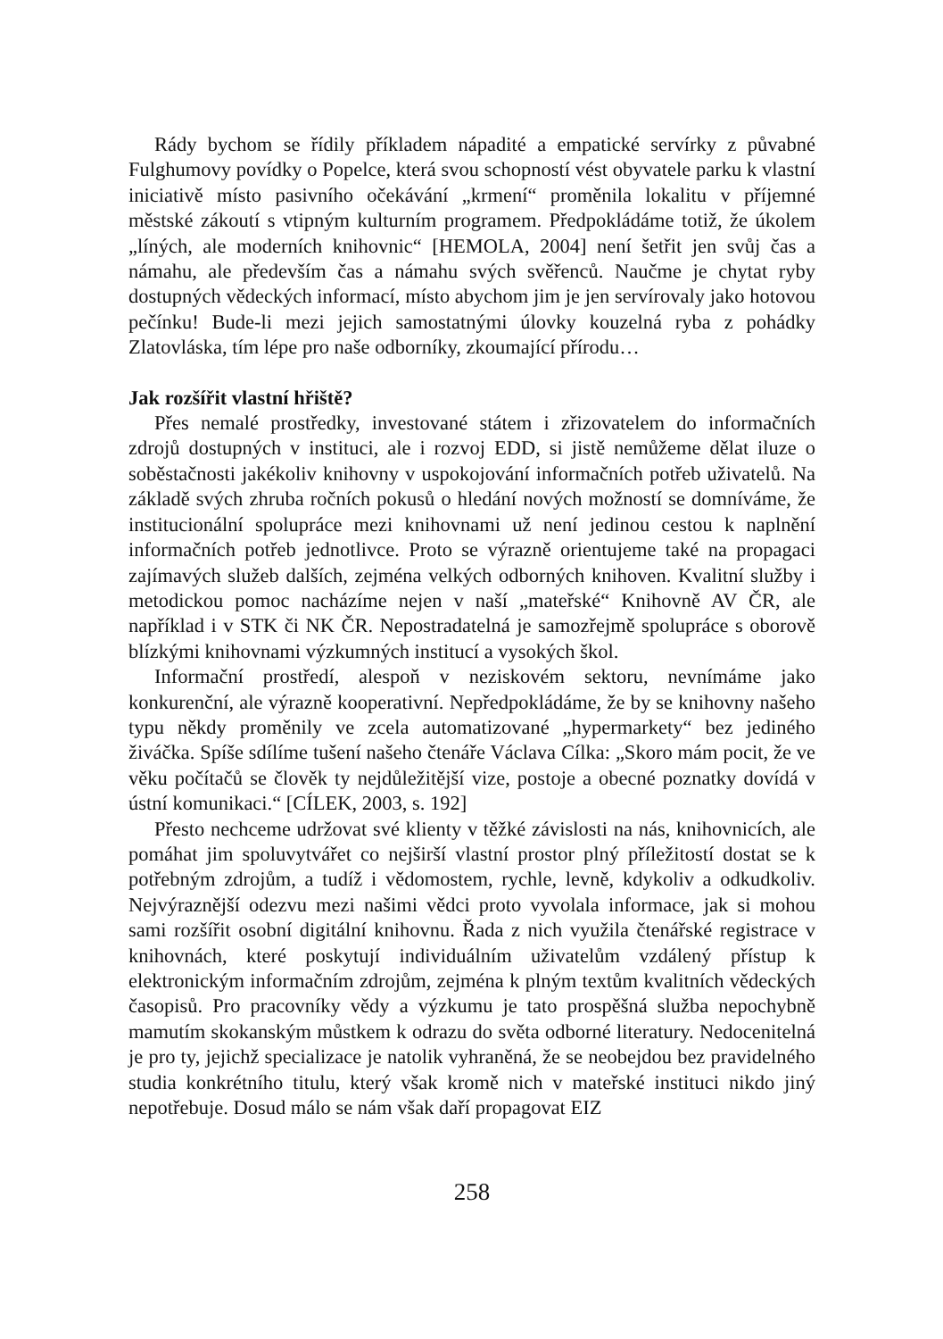Rády bychom se řídily příkladem nápadité a empatické servírky z půvabné Fulghumovy povídky o Popelce, která svou schopností vést obyvatele parku k vlastní iniciativě místo pasivního očekávání „krmení“ proměnila lokalitu v příjemné městské zákoutí s vtipným kulturním programem. Předpokládáme totiž, že úkolem „líných, ale moderních knihovnic“ [HEMOLA, 2004] není šetřit jen svůj čas a námahu, ale především čas a námahu svých svěřenců. Naučme je chytat ryby dostupných vědeckých informací, místo abychom jim je jen servírovaly jako hotovou pečínku! Bude-li mezi jejich samostatnými úlovky kouzelná ryba z pohádky Zlatovláska, tím lépe pro naše odborníky, zkoumající přírodu…
Jak rozšířit vlastní hřiště?
Přes nemalé prostředky, investované státem i zřizovatelem do informačních zdrojů dostupných v instituci, ale i rozvoj EDD, si jistě nemůžeme dělat iluze o soběstačnosti jakékoliv knihovny v uspokojování informačních potřeb uživatelů. Na základě svých zhruba ročních pokusů o hledání nových možností se domníváme, že institucionální spolupráce mezi knihovnami už není jedinou cestou k naplnění informačních potřeb jednotlivce. Proto se výrazně orientujeme také na propagaci zajímavých služeb dalších, zejména velkých odborných knihoven. Kvalitní služby i metodickou pomoc nacházíme nejen v naší „mateřské“ Knihovně AV ČR, ale například i v STK či NK ČR. Nepostradatelná je samozřejmě spolupráce s oborově blízkými knihovnami výzkumných institucí a vysokých škol.
Informační prostředí, alespoň v neziskovém sektoru, nevnímáme jako konkurenční, ale výrazně kooperativní. Nepředpokládáme, že by se knihovny našeho typu někdy proměnily ve zcela automatizované „hypermarkety“ bez jediného živáčka. Spíše sdílíme tušení našeho čtenáře Václava Cílka: „Skoro mám pocit, že ve věku počítačů se člověk ty nejdůležitější vize, postoje a obecné poznatky dovídá v ústní komunikaci.“ [CÍLEK, 2003, s. 192]
Přesto nechceme udržovat své klienty v těžké závislosti na nás, knihovnicích, ale pomáhat jim spoluvytvářet co nejširší vlastní prostor plný příležitostí dostat se k potřebným zdrojům, a tudíž i vědomostem, rychle, levně, kdykoliv a odkudkoliv. Nejvýraznější odezvu mezi našimi vědci proto vyvolala informace, jak si mohou sami rozšířit osobní digitální knihovnu. Řada z nich využila čtenářské registrace v knihovnách, které poskytují individuálním uživatelům vzdálený přístup k elektronickým informačním zdrojům, zejména k plným textům kvalitních vědeckých časopisů. Pro pracovníky vědy a výzkumu je tato prospěšná služba nepochybně mamutím skokanským můstkem k odrazu do světa odborné literatury. Nedocenitelná je pro ty, jejichž specializace je natolik vyhraněná, že se neobejdou bez pravidelného studia konkrétního titulu, který však kromě nich v mateřské instituci nikdo jiný nepotřebuje. Dosud málo se nám však daří propagovat EIZ
258